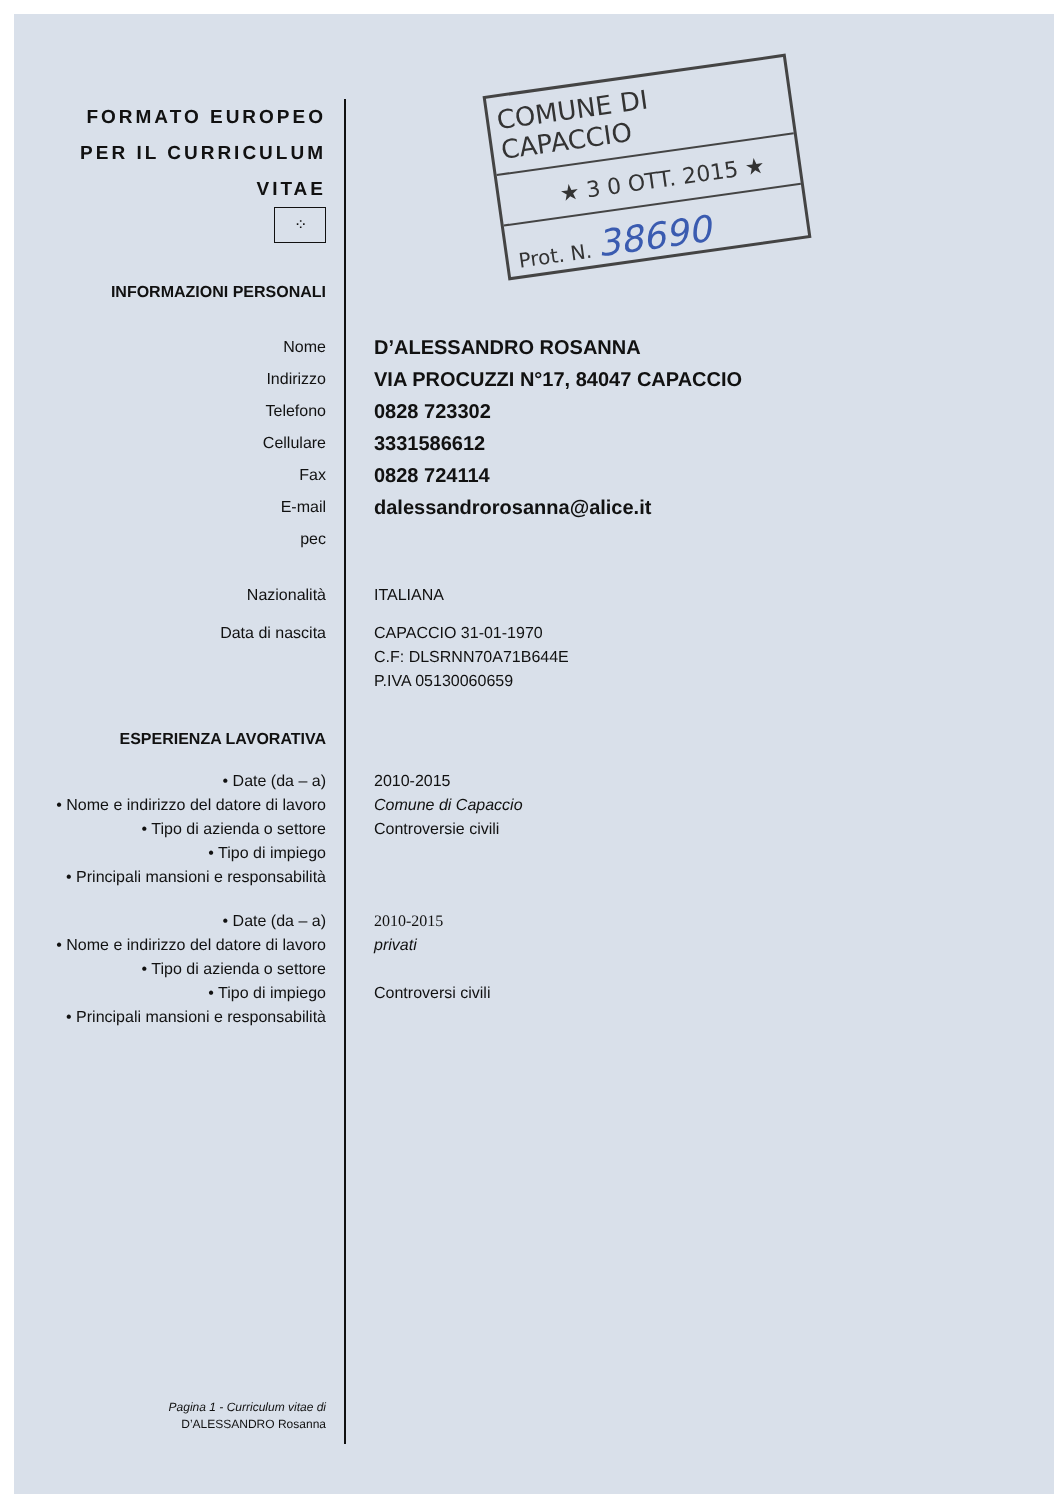COMUNE DI CAPACCIO
★ 3 0 OTT. 2015 ★
Prot. N. 38690
FORMATO EUROPEO
PER IL CURRICULUM
VITAE
⁘
INFORMAZIONI PERSONALI
Nome
D’ALESSANDRO ROSANNA
Indirizzo
VIA PROCUZZI N°17, 84047 CAPACCIO
Telefono
0828 723302
Cellulare
3331586612
Fax
0828 724114
E-mail
dalessandrorosanna@alice.it
pec
Nazionalità ITALIANA
Data di nascita
CAPACCIO 31-01-1970
C.F: DLSRNN70A71B644E
P.IVA 05130060659
ESPERIENZA LAVORATIVA
• Date (da – a) 2010-2015
• Nome e indirizzo del datore di lavoro
Comune di Capaccio
• Tipo di azienda o settore Controversie civili
• Tipo di impiego
• Principali mansioni e responsabilità
• Date (da – a) 2010-2015
• Nome e indirizzo del datore di lavoro
privati
• Tipo di azienda o settore
• Tipo di impiego Controversi civili
• Principali mansioni e responsabilità
Pagina 1 - Curriculum vitae di
D’ALESSANDRO Rosanna